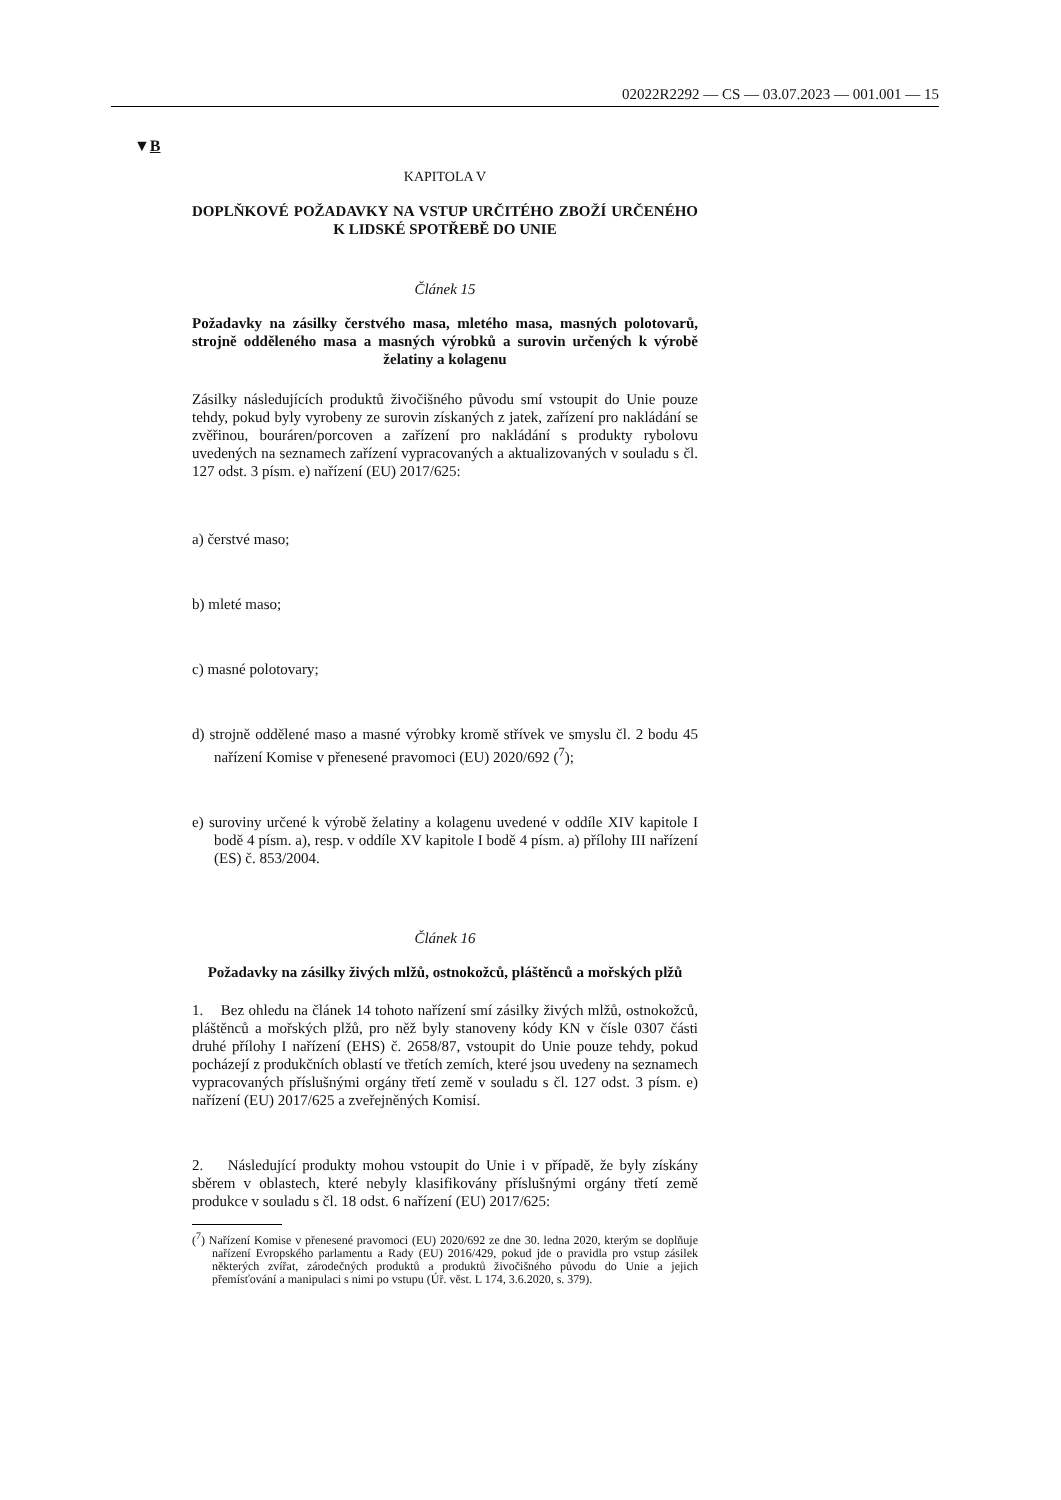02022R2292 — CS — 03.07.2023 — 001.001 — 15
▼B
KAPITOLA V
DOPLŇKOVÉ POŽADAVKY NA VSTUP URČITÉHO ZBOŽÍ URČENÉHO K LIDSKÉ SPOTŘEBĚ DO UNIE
Článek 15
Požadavky na zásilky čerstvého masa, mletého masa, masných polotovarů, strojně odděleného masa a masných výrobků a surovin určených k výrobě želatiny a kolagenu
Zásilky následujících produktů živočišného původu smí vstoupit do Unie pouze tehdy, pokud byly vyrobeny ze surovin získaných z jatek, zařízení pro nakládání se zvěřinou, bouráren/porcoven a zařízení pro nakládání s produkty rybolovu uvedených na seznamech zařízení vypracovaných a aktualizovaných v souladu s čl. 127 odst. 3 písm. e) nařízení (EU) 2017/625:
a) čerstvé maso;
b) mleté maso;
c) masné polotovary;
d) strojně oddělené maso a masné výrobky kromě střívek ve smyslu čl. 2 bodu 45 nařízení Komise v přenesené pravomoci (EU) 2020/692 (<sup>7</sup>);
e) suroviny určené k výrobě želatiny a kolagenu uvedené v oddíle XIV kapitole I bodě 4 písm. a), resp. v oddíle XV kapitole I bodě 4 písm. a) přílohy III nařízení (ES) č. 853/2004.
Článek 16
Požadavky na zásilky živých mlžů, ostnokožců, pláštěnců a mořských plžů
1. Bez ohledu na článek 14 tohoto nařízení smí zásilky živých mlžů, ostnokožců, pláštěnců a mořských plžů, pro něž byly stanoveny kódy KN v čísle 0307 části druhé přílohy I nařízení (EHS) č. 2658/87, vstoupit do Unie pouze tehdy, pokud pocházejí z produkčních oblastí ve třetích zemích, které jsou uvedeny na seznamech vypracovaných příslušnými orgány třetí země v souladu s čl. 127 odst. 3 písm. e) nařízení (EU) 2017/625 a zveřejněných Komisí.
2. Následující produkty mohou vstoupit do Unie i v případě, že byly získány sběrem v oblastech, které nebyly klasifikovány příslušnými orgány třetí země produkce v souladu s čl. 18 odst. 6 nařízení (EU) 2017/625:
(<sup>7</sup>) Nařízení Komise v přenesené pravomoci (EU) 2020/692 ze dne 30. ledna 2020, kterým se doplňuje nařízení Evropského parlamentu a Rady (EU) 2016/429, pokud jde o pravidla pro vstup zásilek některých zvířat, zárodečných produktů a produktů živočišného původu do Unie a jejich přemísťování a manipulaci s nimi po vstupu (Úř. věst. L 174, 3.6.2020, s. 379).